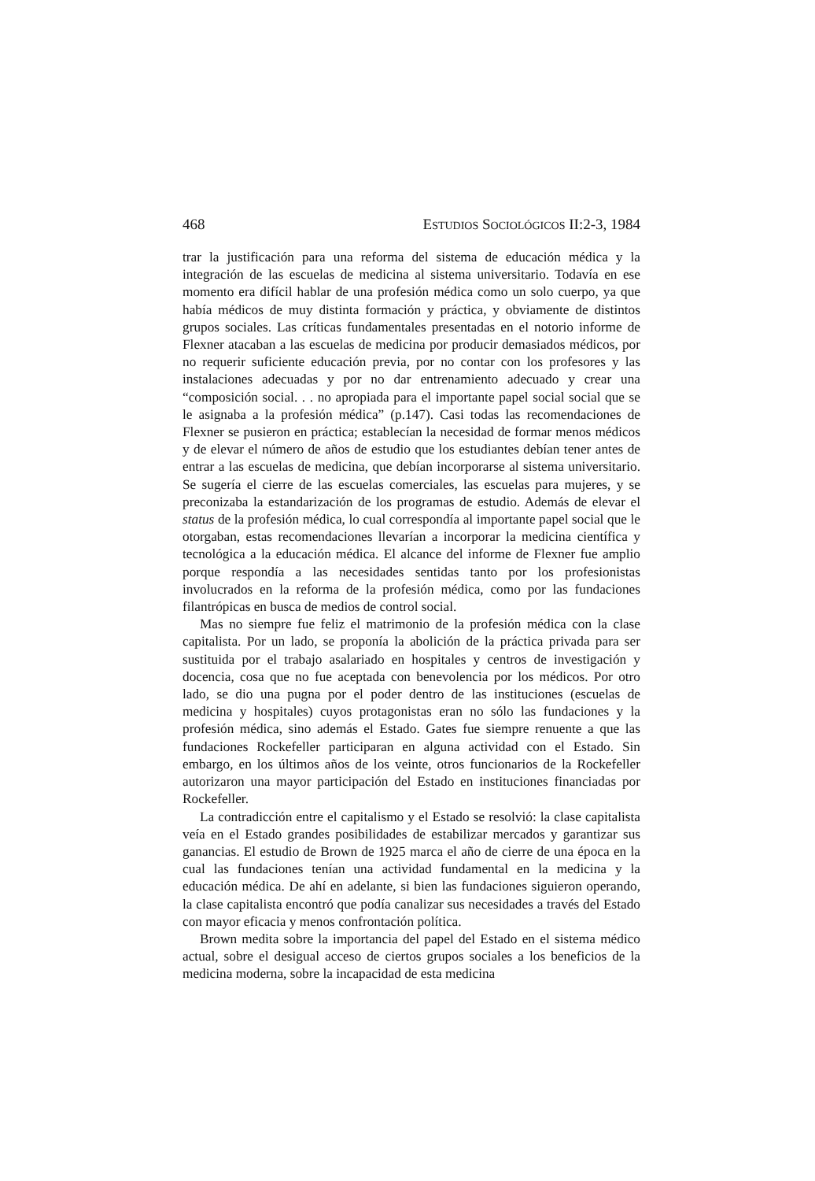468 ESTUDIOS SOCIOLÓGICOS II:2-3, 1984
trar la justificación para una reforma del sistema de educación médica y la integración de las escuelas de medicina al sistema universitario. Todavía en ese momento era difícil hablar de una profesión médica como un solo cuerpo, ya que había médicos de muy distinta formación y práctica, y obviamente de distintos grupos sociales. Las críticas fundamentales presentadas en el notorio informe de Flexner atacaban a las escuelas de medicina por producir demasiados médicos, por no requerir suficiente educación previa, por no contar con los profesores y las instalaciones adecuadas y por no dar entrenamiento adecuado y crear una “composición social. . . no apropiada para el importante papel social social que se le asignaba a la profesión médica” (p.147). Casi todas las recomendaciones de Flexner se pusieron en práctica; establecían la necesidad de formar menos médicos y de elevar el número de años de estudio que los estudiantes debían tener antes de entrar a las escuelas de medicina, que debían incorporarse al sistema universitario. Se sugería el cierre de las escuelas comerciales, las escuelas para mujeres, y se preconizaba la estandarización de los programas de estudio. Además de elevar el status de la profesión médica, lo cual correspondía al importante papel social que le otorgaban, estas recomendaciones llevarían a incorporar la medicina científica y tecnológica a la educación médica. El alcance del informe de Flexner fue amplio porque respondía a las necesidades sentidas tanto por los profesionistas involucrados en la reforma de la profesión médica, como por las fundaciones filantrópicas en busca de medios de control social.
Mas no siempre fue feliz el matrimonio de la profesión médica con la clase capitalista. Por un lado, se proponía la abolición de la práctica privada para ser sustituida por el trabajo asalariado en hospitales y centros de investigación y docencia, cosa que no fue aceptada con benevolencia por los médicos. Por otro lado, se dio una pugna por el poder dentro de las instituciones (escuelas de medicina y hospitales) cuyos protagonistas eran no sólo las fundaciones y la profesión médica, sino además el Estado. Gates fue siempre renuente a que las fundaciones Rockefeller participaran en alguna actividad con el Estado. Sin embargo, en los últimos años de los veinte, otros funcionarios de la Rockefeller autorizaron una mayor participación del Estado en instituciones financiadas por Rockefeller.
La contradicción entre el capitalismo y el Estado se resolvió: la clase capitalista veía en el Estado grandes posibilidades de estabilizar mercados y garantizar sus ganancias. El estudio de Brown de 1925 marca el año de cierre de una época en la cual las fundaciones tenían una actividad fundamental en la medicina y la educación médica. De ahí en adelante, si bien las fundaciones siguieron operando, la clase capitalista encontró que podía canalizar sus necesidades a través del Estado con mayor eficacia y menos confrontación política.
Brown medita sobre la importancia del papel del Estado en el sistema médico actual, sobre el desigual acceso de ciertos grupos sociales a los beneficios de la medicina moderna, sobre la incapacidad de esta medicina